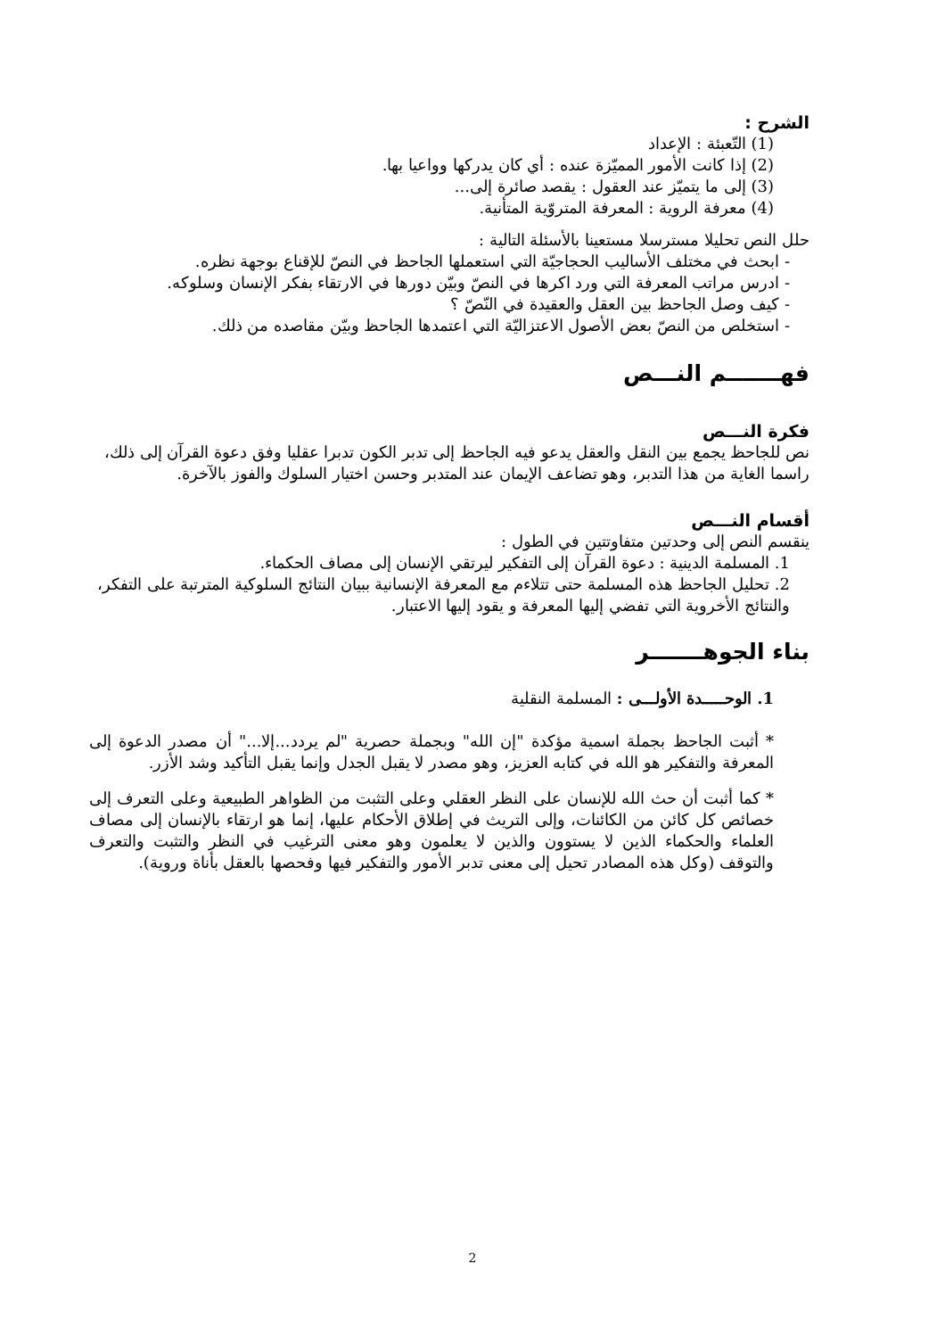الشرح :
(1) التّعبئة : الإعداد
(2) إذا كانت الأمور المميّزة عنده : أي كان يدركها وواعيا بها.
(3) إلى ما يتميّز عند العقول : يقصد صائرة إلى...
(4) معرفة الروية : المعرفة المتروّية المتأنية.
حلل النص تحليلا مسترسلا مستعينا بالأسئلة التالية :
- ابحث في مختلف الأساليب الحجاجيّة التي استعملها الجاحظ في النصّ للإقناع بوجهة نظره.
- ادرس مراتب المعرفة التي ورد اكرها في النصّ وبيّن دورها في الارتقاء بفكر الإنسان وسلوكه.
- كيف وصل الجاحظ بين العقل والعقيدة في النّصّ ؟
- استخلص من النصّ بعض الأصول الاعتزاليّة التي اعتمدها الجاحظ وبيّن مقاصده من ذلك.
فهـــــــم النـــص
فكرة النـــص
نص للجاحظ يجمع بين النقل والعقل يدعو فيه الجاحظ إلى تدبر الكون تدبرا عقليا وفق دعوة القرآن إلى ذلك، راسما الغاية من هذا التدبر، وهو تضاعف الإيمان عند المتدبر وحسن اختيار السلوك والفوز بالآخرة.
أقسام النـــص
ينقسم النص إلى وحدتين متفاوتتين في الطول :
1. المسلمة الدينية : دعوة القرآن إلى التفكير ليرتقي الإنسان إلى مصاف الحكماء.
2. تحليل الجاحظ هذه المسلمة حتى تتلاءم مع المعرفة الإنسانية ببيان النتائج السلوكية المترتبة على التفكر، والنتائج الأخروية التي تفضي إليها المعرفة و يقود إليها الاعتبار.
بناء الجوهـــــــر
1. الوحـــــدة الأولـــى : المسلمة النقلية
* أثبت الجاحظ بجملة اسمية مؤكدة "إن الله" وبجملة حصرية "لم يردد...إلا..." أن مصدر الدعوة إلى المعرفة والتفكير هو الله في كتابه العزيز، وهو مصدر لا يقبل الجدل وإنما يقبل التأكيد وشد الأزر.
* كما أثبت أن حث الله للإنسان على النظر العقلي وعلى التثبت من الظواهر الطبيعية وعلى التعرف إلى خصائص كل كائن من الكائنات، وإلى التريث في إطلاق الأحكام عليها، إنما هو ارتقاء بالإنسان إلى مصاف العلماء والحكماء الذين لا يستوون والذين لا يعلمون وهو معنى الترغيب في النظر والتثبت والتعرف والتوقف (وكل هذه المصادر تحيل إلى معنى تدبر الأمور والتفكير فيها وفحصها بالعقل بأناة وروية).
2